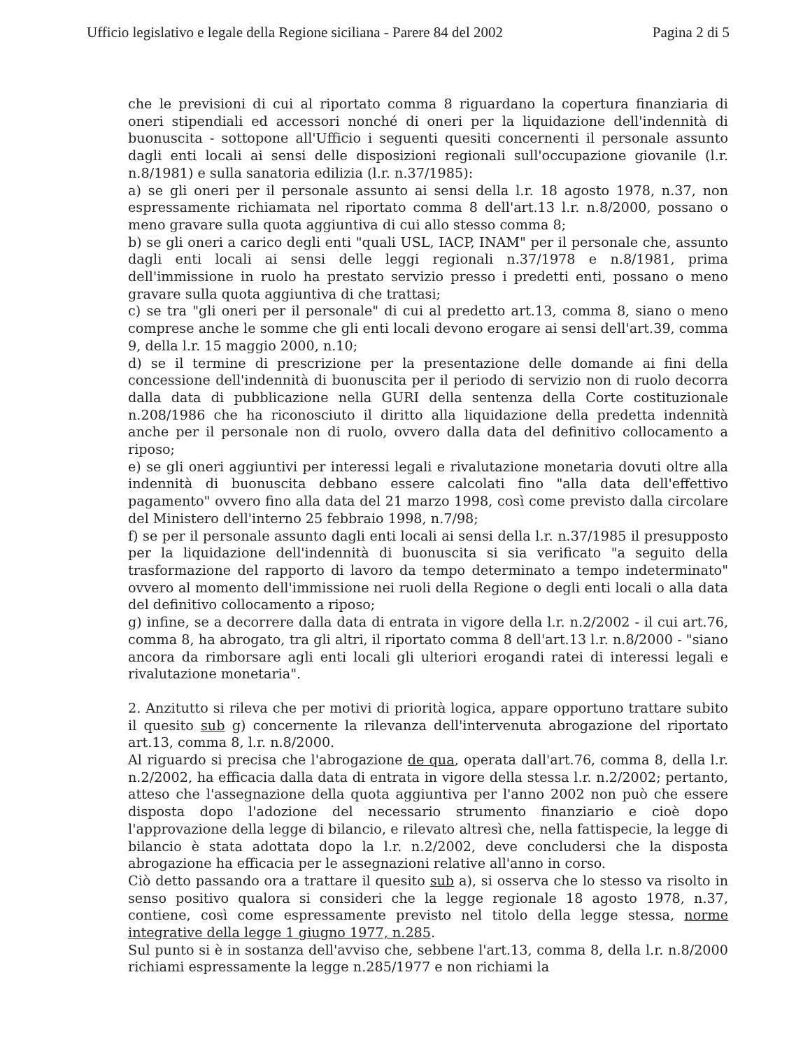Ufficio legislativo e legale della Regione siciliana - Parere 84 del 2002 Pagina 2 di 5
che le previsioni di cui al riportato comma 8 riguardano la copertura finanziaria di oneri stipendiali ed accessori nonché di oneri per la liquidazione dell'indennità di buonuscita - sottopone all'Ufficio i seguenti quesiti concernenti il personale assunto dagli enti locali ai sensi delle disposizioni regionali sull'occupazione giovanile (l.r. n.8/1981) e sulla sanatoria edilizia (l.r. n.37/1985):
a) se gli oneri per il personale assunto ai sensi della l.r. 18 agosto 1978, n.37, non espressamente richiamata nel riportato comma 8 dell'art.13 l.r. n.8/2000, possano o meno gravare sulla quota aggiuntiva di cui allo stesso comma 8;
b) se gli oneri a carico degli enti "quali USL, IACP, INAM" per il personale che, assunto dagli enti locali ai sensi delle leggi regionali n.37/1978 e n.8/1981, prima dell'immissione in ruolo ha prestato servizio presso i predetti enti, possano o meno gravare sulla quota aggiuntiva di che trattasi;
c) se tra "gli oneri per il personale" di cui al predetto art.13, comma 8, siano o meno comprese anche le somme che gli enti locali devono erogare ai sensi dell'art.39, comma 9, della l.r. 15 maggio 2000, n.10;
d) se il termine di prescrizione per la presentazione delle domande ai fini della concessione dell'indennità di buonuscita per il periodo di servizio non di ruolo decorra dalla data di pubblicazione nella GURI della sentenza della Corte costituzionale n.208/1986 che ha riconosciuto il diritto alla liquidazione della predetta indennità anche per il personale non di ruolo, ovvero dalla data del definitivo collocamento a riposo;
e) se gli oneri aggiuntivi per interessi legali e rivalutazione monetaria dovuti oltre alla indennità di buonuscita debbano essere calcolati fino "alla data dell'effettivo pagamento" ovvero fino alla data del 21 marzo 1998, così come previsto dalla circolare del Ministero dell'interno 25 febbraio 1998, n.7/98;
f) se per il personale assunto dagli enti locali ai sensi della l.r. n.37/1985 il presupposto per la liquidazione dell'indennità di buonuscita si sia verificato "a seguito della trasformazione del rapporto di lavoro da tempo determinato a tempo indeterminato" ovvero al momento dell'immissione nei ruoli della Regione o degli enti locali o alla data del definitivo collocamento a riposo;
g) infine, se a decorrere dalla data di entrata in vigore della l.r. n.2/2002 - il cui art.76, comma 8, ha abrogato, tra gli altri, il riportato comma 8 dell'art.13 l.r. n.8/2000 - "siano ancora da rimborsare agli enti locali gli ulteriori erogandi ratei di interessi legali e rivalutazione monetaria".
2. Anzitutto si rileva che per motivi di priorità logica, appare opportuno trattare subito il quesito sub g) concernente la rilevanza dell'intervenuta abrogazione del riportato art.13, comma 8, l.r. n.8/2000.
Al riguardo si precisa che l'abrogazione de qua, operata dall'art.76, comma 8, della l.r. n.2/2002, ha efficacia dalla data di entrata in vigore della stessa l.r. n.2/2002; pertanto, atteso che l'assegnazione della quota aggiuntiva per l'anno 2002 non può che essere disposta dopo l'adozione del necessario strumento finanziario e cioè dopo l'approvazione della legge di bilancio, e rilevato altresì che, nella fattispecie, la legge di bilancio è stata adottata dopo la l.r. n.2/2002, deve concludersi che la disposta abrogazione ha efficacia per le assegnazioni relative all'anno in corso.
Ciò detto passando ora a trattare il quesito sub a), si osserva che lo stesso va risolto in senso positivo qualora si consideri che la legge regionale 18 agosto 1978, n.37, contiene, così come espressamente previsto nel titolo della legge stessa, norme integrative della legge 1 giugno 1977, n.285.
Sul punto si è in sostanza dell'avviso che, sebbene l'art.13, comma 8, della l.r. n.8/2000 richiami espressamente la legge n.285/1977 e non richiami la